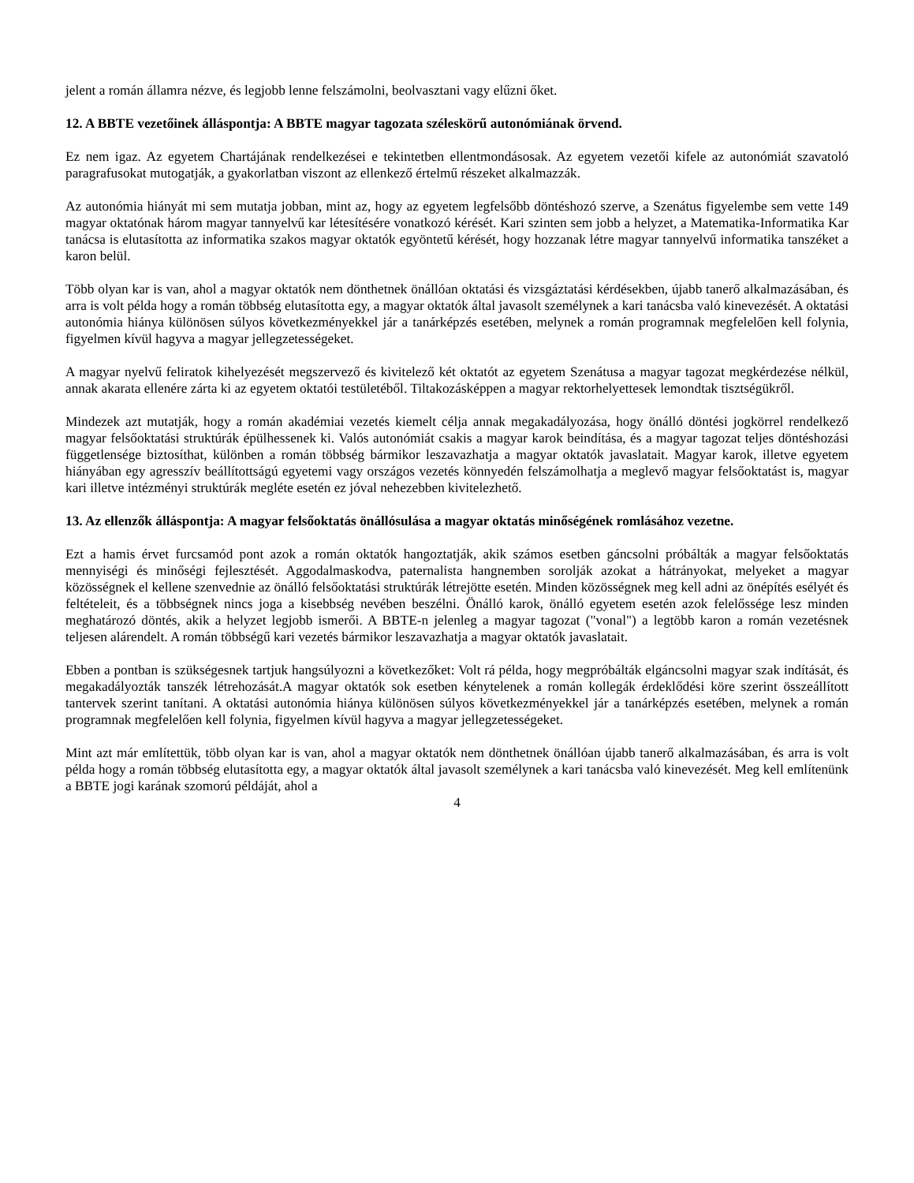jelent a román államra nézve, és legjobb lenne felszámolni, beolvasztani vagy elűzni őket.
12. A BBTE vezetőinek álláspontja: A BBTE magyar tagozata széleskörű autonómiának örvend.
Ez nem igaz. Az egyetem Chartájának rendelkezései e tekintetben ellentmondásosak. Az egyetem vezetői kifele az autonómiát szavatoló paragrafusokat mutogatják, a gyakorlatban viszont az ellenkező értelmű részeket alkalmazzák.
Az autonómia hiányát mi sem mutatja jobban, mint az, hogy az egyetem legfelsőbb döntéshozó szerve, a Szenátus figyelembe sem vette 149 magyar oktatónak három magyar tannyelvű kar létesítésére vonatkozó kérését. Kari szinten sem jobb a helyzet, a Matematika-Informatika Kar tanácsa is elutasította az informatika szakos magyar oktatók egyöntetű kérését, hogy hozzanak létre magyar tannyelvű informatika tanszéket a karon belül.
Több olyan kar is van, ahol a magyar oktatók nem dönthetnek önállóan oktatási és vizsgáztatási kérdésekben, újabb tanerő alkalmazásában, és arra is volt példa hogy a román többség elutasította egy, a magyar oktatók által javasolt személynek a kari tanácsba való kinevezését. A oktatási autonómia hiánya különösen súlyos következményekkel jár a tanárképzés esetében, melynek a román programnak megfelelően kell folynia, figyelmen kívül hagyva a magyar jellegzetességeket.
A magyar nyelvű feliratok kihelyezését megszervező és kivitelező két oktatót az egyetem Szenátusa a magyar tagozat megkérdezése nélkül, annak akarata ellenére zárta ki az egyetem oktatói testületéből. Tiltakozásképpen a magyar rektorhelyettesek lemondtak tisztségükről.
Mindezek azt mutatják, hogy a román akadémiai vezetés kiemelt célja annak megakadályozása, hogy önálló döntési jogkörrel rendelkező magyar felsőoktatási struktúrák épülhessenek ki. Valós autonómiát csakis a magyar karok beindítása, és a magyar tagozat teljes döntéshozási függetlensége biztosíthat, különben a román többség bármikor leszavazhatja a magyar oktatók javaslatait. Magyar karok, illetve egyetem hiányában egy agresszív beállítottságú egyetemi vagy országos vezetés könnyedén felszámolhatja a meglevő magyar felsőoktatást is, magyar kari illetve intézményi struktúrák megléte esetén ez jóval nehezebben kivitelezhető.
13. Az ellenzők álláspontja: A magyar felsőoktatás önállósulása a magyar oktatás minőségének romlásához vezetne.
Ezt a hamis érvet furcsamód pont azok a román oktatók hangoztatják, akik számos esetben gáncsolni próbálták a magyar felsőoktatás mennyiségi és minőségi fejlesztését. Aggodalmaskodva, paternalista hangnemben sorolják azokat a hátrányokat, melyeket a magyar közösségnek el kellene szenvednie az önálló felsőoktatási struktúrák létrejötte esetén. Minden közösségnek meg kell adni az önépítés esélyét és feltételeit, és a többségnek nincs joga a kisebbség nevében beszélni. Önálló karok, önálló egyetem esetén azok felelőssége lesz minden meghatározó döntés, akik a helyzet legjobb ismerői. A BBTE-n jelenleg a magyar tagozat ("vonal") a legtöbb karon a román vezetésnek teljesen alárendelt. A román többségű kari vezetés bármikor leszavazhatja a magyar oktatók javaslatait.
Ebben a pontban is szükségesnek tartjuk hangsúlyozni a következőket: Volt rá példa, hogy megpróbálták elgáncsolni magyar szak indítását, és megakadályozták tanszék létrehozását.A magyar oktatók sok esetben kénytelenek a román kollegák érdeklődési köre szerint összeállított tantervek szerint tanítani. A oktatási autonómia hiánya különösen súlyos következményekkel jár a tanárképzés esetében, melynek a román programnak megfelelően kell folynia, figyelmen kívül hagyva a magyar jellegzetességeket.
Mint azt már említettük, több olyan kar is van, ahol a magyar oktatók nem dönthetnek önállóan újabb tanerő alkalmazásában, és arra is volt példa hogy a román többség elutasította egy, a magyar oktatók által javasolt személynek a kari tanácsba való kinevezését. Meg kell említenünk a BBTE jogi karának szomorú példáját, ahol a
4